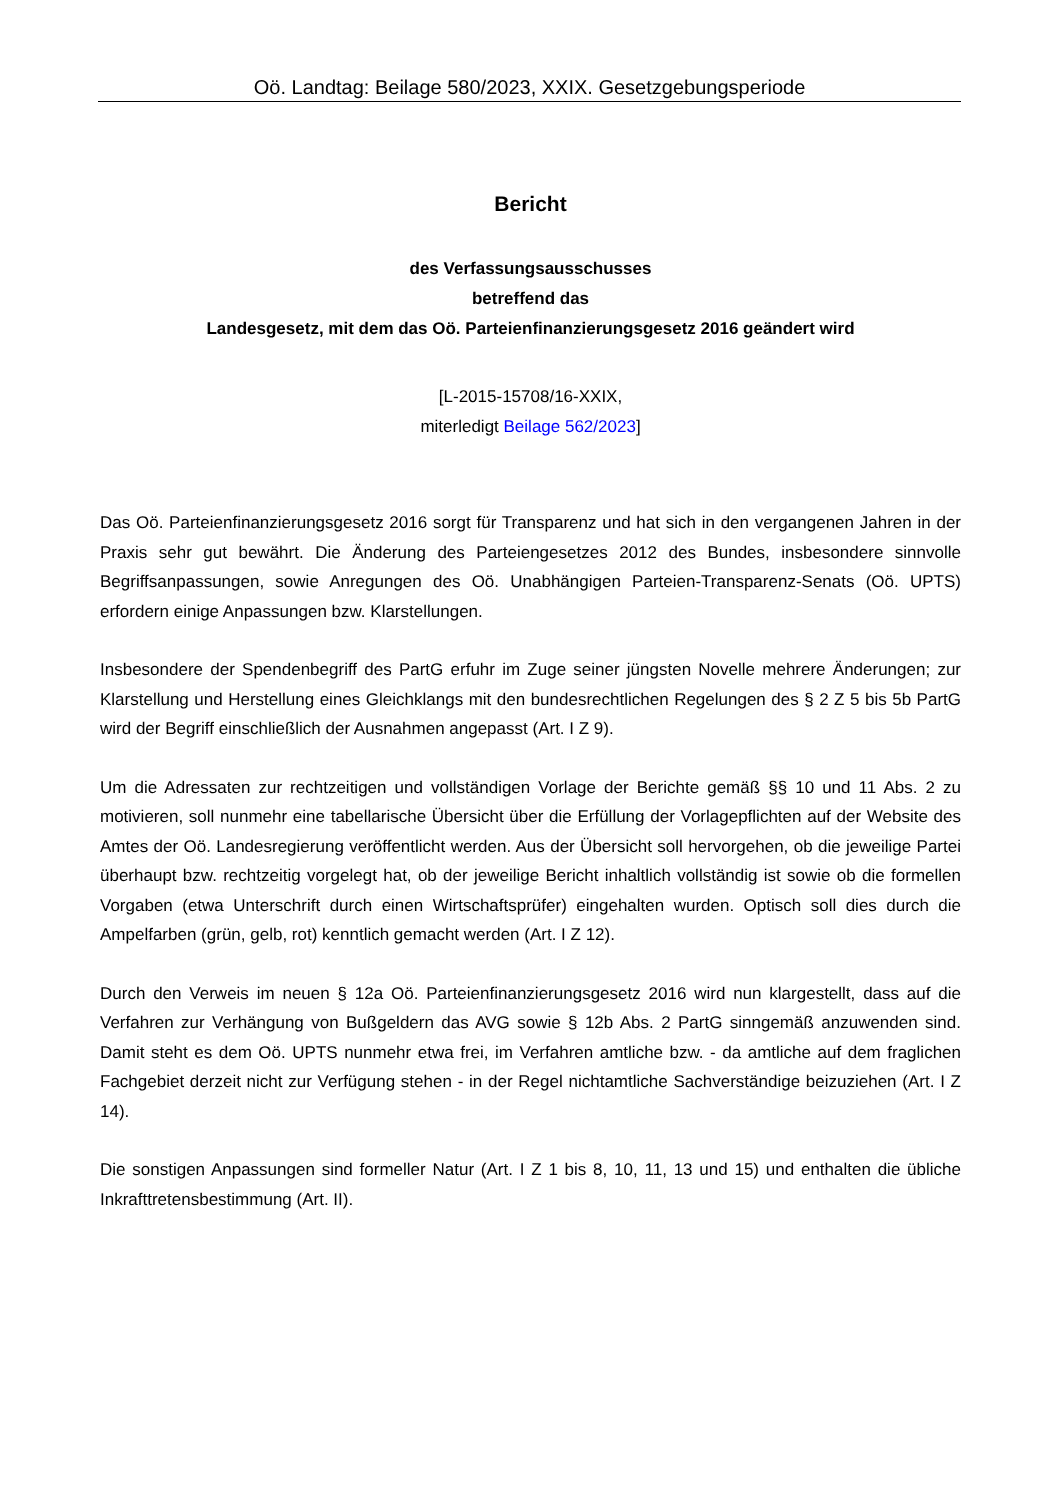Oö. Landtag: Beilage 580/2023, XXIX. Gesetzgebungsperiode
Bericht
des Verfassungsausschusses
betreffend das
Landesgesetz, mit dem das Oö. Parteienfinanzierungsgesetz 2016 geändert wird
[L-2015-15708/16-XXIX,
miterledigt Beilage 562/2023]
Das Oö. Parteienfinanzierungsgesetz 2016 sorgt für Transparenz und hat sich in den vergangenen Jahren in der Praxis sehr gut bewährt. Die Änderung des Parteiengesetzes 2012 des Bundes, insbesondere sinnvolle Begriffsanpassungen, sowie Anregungen des Oö. Unabhängigen Parteien-Transparenz-Senats (Oö. UPTS) erfordern einige Anpassungen bzw. Klarstellungen.
Insbesondere der Spendenbegriff des PartG erfuhr im Zuge seiner jüngsten Novelle mehrere Änderungen; zur Klarstellung und Herstellung eines Gleichklangs mit den bundesrechtlichen Regelungen des § 2 Z 5 bis 5b PartG wird der Begriff einschließlich der Ausnahmen angepasst (Art. I Z 9).
Um die Adressaten zur rechtzeitigen und vollständigen Vorlage der Berichte gemäß §§ 10 und 11 Abs. 2 zu motivieren, soll nunmehr eine tabellarische Übersicht über die Erfüllung der Vorlagepflichten auf der Website des Amtes der Oö. Landesregierung veröffentlicht werden. Aus der Übersicht soll hervorgehen, ob die jeweilige Partei überhaupt bzw. rechtzeitig vorgelegt hat, ob der jeweilige Bericht inhaltlich vollständig ist sowie ob die formellen Vorgaben (etwa Unterschrift durch einen Wirtschaftsprüfer) eingehalten wurden. Optisch soll dies durch die Ampelfarben (grün, gelb, rot) kenntlich gemacht werden (Art. I Z 12).
Durch den Verweis im neuen § 12a Oö. Parteienfinanzierungsgesetz 2016 wird nun klargestellt, dass auf die Verfahren zur Verhängung von Bußgeldern das AVG sowie § 12b Abs. 2 PartG sinngemäß anzuwenden sind. Damit steht es dem Oö. UPTS nunmehr etwa frei, im Verfahren amtliche bzw. - da amtliche auf dem fraglichen Fachgebiet derzeit nicht zur Verfügung stehen - in der Regel nichtamtliche Sachverständige beizuziehen (Art. I Z 14).
Die sonstigen Anpassungen sind formeller Natur (Art. I Z 1 bis 8, 10, 11, 13 und 15) und enthalten die übliche Inkrafttretensbestimmung (Art. II).